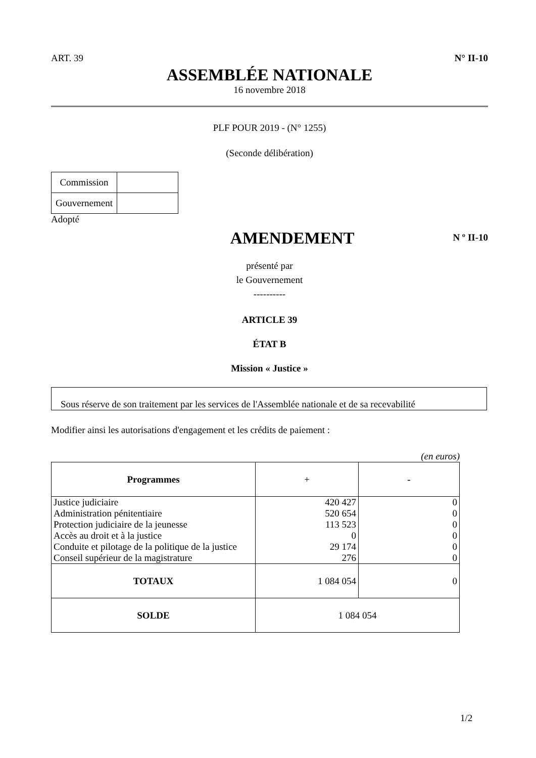ART. 39 N° II-10
ASSEMBLÉE NATIONALE
16 novembre 2018
PLF POUR 2019 - (N° 1255)
(Seconde délibération)
| Commission | |
| Gouvernement | |
Adopté
AMENDEMENT
N º II-10
présenté par
le Gouvernement
----------
ARTICLE 39
ÉTAT B
Mission « Justice »
Sous réserve de son traitement par les services de l'Assemblée nationale et de sa recevabilité
Modifier ainsi les autorisations d'engagement et les crédits de paiement :
(en euros)
| Programmes | + | - |
| --- | --- | --- |
| Justice judiciaire | 420 427 | 0 |
| Administration pénitentiaire | 520 654 | 0 |
| Protection judiciaire de la jeunesse | 113 523 | 0 |
| Accès au droit et à la justice | 0 | 0 |
| Conduite et pilotage de la politique de la justice | 29 174 | 0 |
| Conseil supérieur de la magistrature | 276 | 0 |
| TOTAUX | 1 084 054 | 0 |
| SOLDE | 1 084 054 | |
1/2